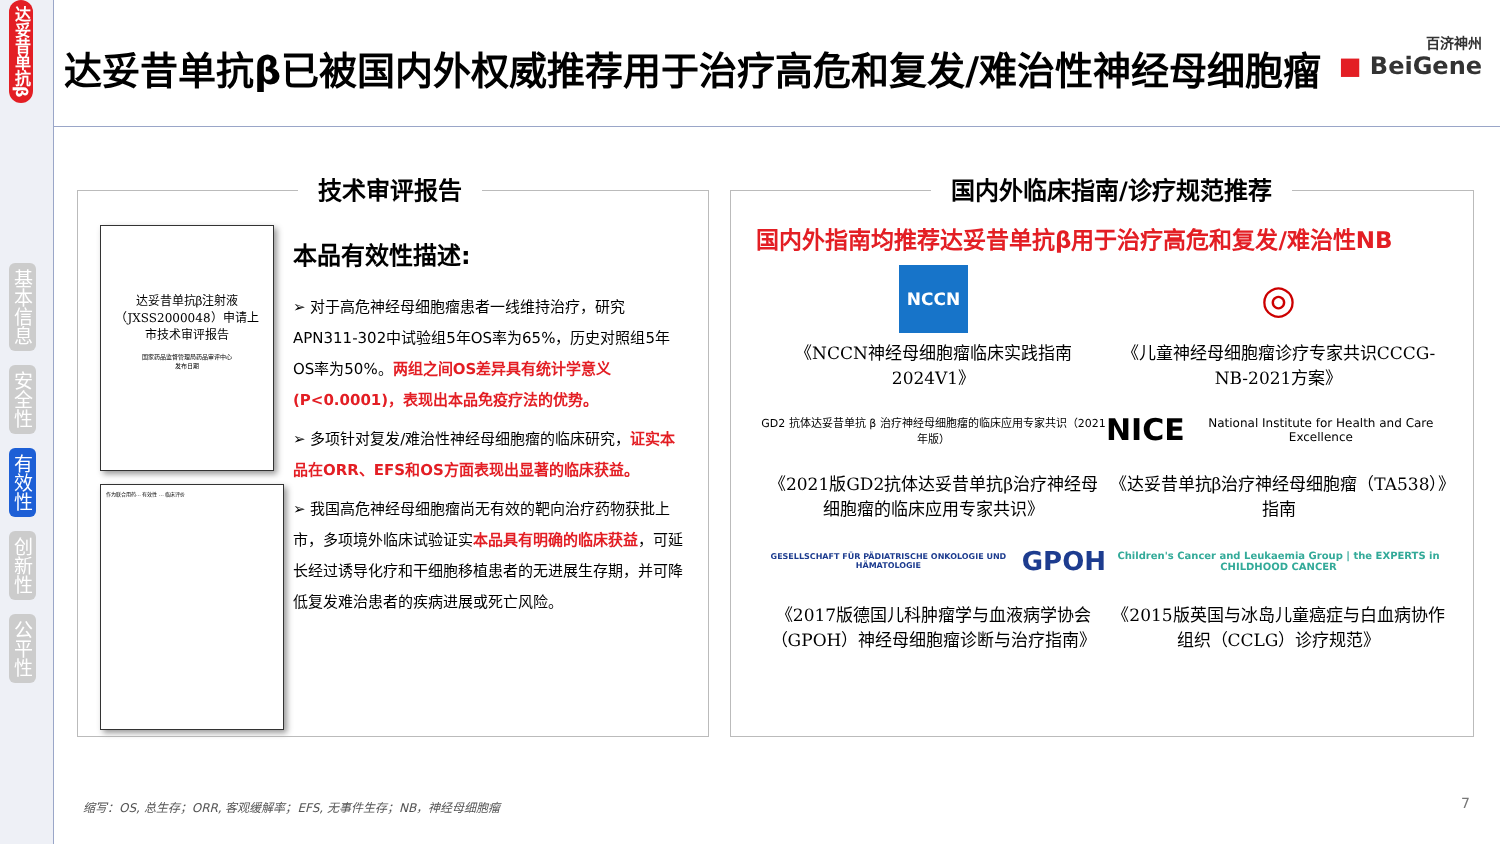达妥昔单抗β
基本信息
安全性
有效性
创新性
公平性
达妥昔单抗β已被国内外权威推荐用于治疗高危和复发/难治性神经母细胞瘤
百济神州
■ BeiGene
技术审评报告
达妥昔单抗β注射液
（JXSS2000048）申请上
市技术审评报告
国家药品监督管理局药品审评中心
发布日期
作为联合用药... 有效性 ... 临床评价
本品有效性描述:
➢ 对于高危神经母细胞瘤患者一线维持治疗，研究APN311-302中试验组5年OS率为65%，历史对照组5年OS率为50%。两组之间OS差异具有统计学意义(P<0.0001)，表现出本品免疫疗法的优势。
➢ 多项针对复发/难治性神经母细胞瘤的临床研究，证实本品在ORR、EFS和OS方面表现出显著的临床获益。
➢ 我国高危神经母细胞瘤尚无有效的靶向治疗药物获批上市，多项境外临床试验证实本品具有明确的临床获益，可延长经过诱导化疗和干细胞移植患者的无进展生存期，并可降低复发难治患者的疾病进展或死亡风险。
国内外临床指南/诊疗规范推荐
国内外指南均推荐达妥昔单抗β用于治疗高危和复发/难治性NB
NCCN
◎
《NCCN神经母细胞瘤临床实践指南2024V1》
《儿童神经母细胞瘤诊疗专家共识CCCG-NB-2021方案》
GD2 抗体达妥昔单抗 β 治疗神经母细胞瘤的临床应用专家共识（2021 年版）
NICE National Institute for Health and Care Excellence
《2021版GD2抗体达妥昔单抗β治疗神经母细胞瘤的临床应用专家共识》
《达妥昔单抗β治疗神经母细胞瘤（TA538）》指南
GESELLSCHAFT FÜR PÄDIATRISCHE ONKOLOGIE UND HÄMATOLOGIE GPOH
Children's Cancer and Leukaemia Group | the EXPERTS in CHILDHOOD CANCER
《2017版德国儿科肿瘤学与血液病学协会（GPOH）神经母细胞瘤诊断与治疗指南》
《2015版英国与冰岛儿童癌症与白血病协作组织（CCLG）诊疗规范》
缩写：OS, 总生存；ORR, 客观缓解率；EFS, 无事件生存；NB，神经母细胞瘤
7